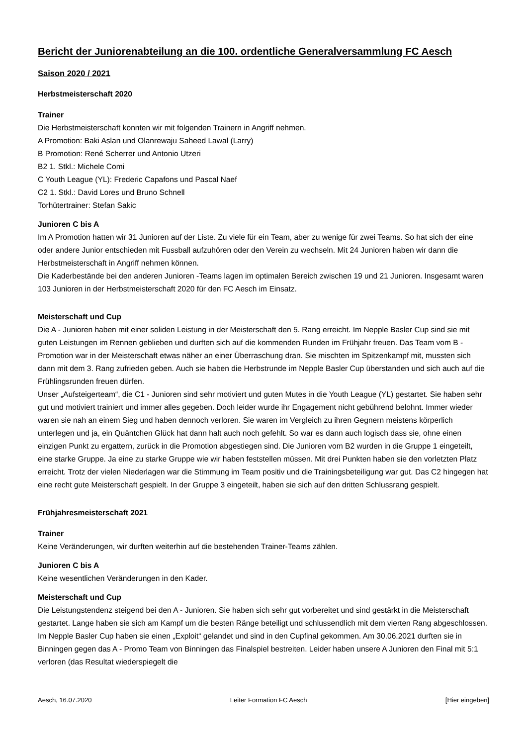Bericht der Juniorenabteilung an die 100. ordentliche Generalversammlung FC Aesch
Saison 2020 / 2021
Herbstmeisterschaft 2020
Trainer
Die Herbstmeisterschaft konnten wir mit folgenden Trainern in Angriff nehmen.
A Promotion: Baki Aslan und Olanrewaju Saheed Lawal (Larry)
B Promotion: René Scherrer und Antonio Utzeri
B2 1. Stkl.: Michele Comi
C Youth League (YL): Frederic Capafons und Pascal Naef
C2 1. Stkl.: David Lores und Bruno Schnell
Torhütertrainer: Stefan Sakic
Junioren C bis A
Im A Promotion hatten wir 31 Junioren auf der Liste. Zu viele für ein Team, aber zu wenige für zwei Teams. So hat sich der eine oder andere Junior entschieden mit Fussball aufzuhören oder den Verein zu wechseln. Mit 24 Junioren haben wir dann die Herbstmeisterschaft in Angriff nehmen können.
Die Kaderbestände bei den anderen Junioren -Teams lagen im optimalen Bereich zwischen 19 und 21 Junioren. Insgesamt waren 103 Junioren in der Herbstmeisterschaft 2020 für den FC Aesch im Einsatz.
Meisterschaft und Cup
Die A - Junioren haben mit einer soliden Leistung in der Meisterschaft den 5. Rang erreicht. Im Nepple Basler Cup sind sie mit guten Leistungen im Rennen geblieben und durften sich auf die kommenden Runden im Frühjahr freuen. Das Team vom B - Promotion war in der Meisterschaft etwas näher an einer Überraschung dran. Sie mischten im Spitzenkampf mit, mussten sich dann mit dem 3. Rang zufrieden geben. Auch sie haben die Herbstrunde im Nepple Basler Cup überstanden und sich auch auf die Frühlingsrunden freuen dürfen.
Unser „Aufsteigerteam“, die C1 - Junioren sind sehr motiviert und guten Mutes in die Youth League (YL) gestartet. Sie haben sehr gut und motiviert trainiert und immer alles gegeben. Doch leider wurde ihr Engagement nicht gebührend belohnt. Immer wieder waren sie nah an einem Sieg und haben dennoch verloren. Sie waren im Vergleich zu ihren Gegnern meistens körperlich unterlegen und ja, ein Quäntchen Glück hat dann halt auch noch gefehlt. So war es dann auch logisch dass sie, ohne einen einzigen Punkt zu ergattern, zurück in die Promotion abgestiegen sind. Die Junioren vom B2 wurden in die Gruppe 1 eingeteilt, eine starke Gruppe. Ja eine zu starke Gruppe wie wir haben feststellen müssen. Mit drei Punkten haben sie den vorletzten Platz erreicht. Trotz der vielen Niederlagen war die Stimmung im Team positiv und die Trainingsbeteiligung war gut. Das C2 hingegen hat eine recht gute Meisterschaft gespielt. In der Gruppe 3 eingeteilt, haben sie sich auf den dritten Schlussrang gespielt.
Frühjahresmeisterschaft 2021
Trainer
Keine Veränderungen, wir durften weiterhin auf die bestehenden Trainer-Teams zählen.
Junioren C bis A
Keine wesentlichen Veränderungen in den Kader.
Meisterschaft und Cup
Die Leistungstendenz steigend bei den A - Junioren. Sie haben sich sehr gut vorbereitet und sind gestärkt in die Meisterschaft gestartet. Lange haben sie sich am Kampf um die besten Ränge beteiligt und schlussendlich mit dem vierten Rang abgeschlossen. Im Nepple Basler Cup haben sie einen „Exploit“ gelandet und sind in den Cupfinal gekommen. Am 30.06.2021 durften sie in Binningen gegen das A - Promo Team von Binningen das Finalspiel bestreiten. Leider haben unsere A Junioren den Final mit 5:1 verloren (das Resultat wiederspiegelt die
Aesch, 16.07.2020 Leiter Formation FC Aesch [Hier eingeben]